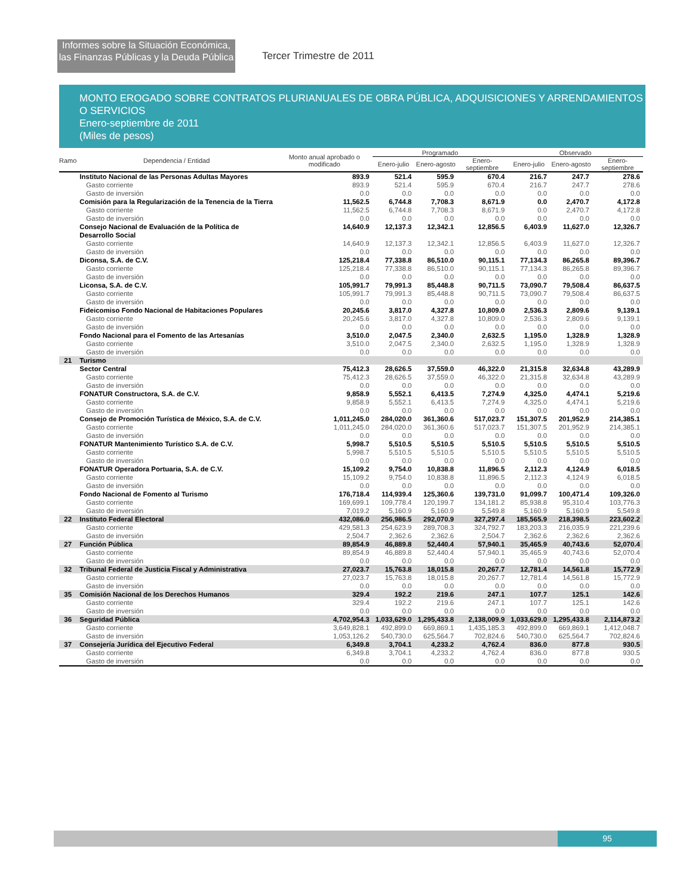Informes sobre la Situación Económica,
las Finanzas Públicas y la Deuda Pública
Tercer Trimestre de 2011
MONTO EROGADO SOBRE CONTRATOS PLURIANUALES DE OBRA PÚBLICA, ADQUISICIONES Y ARRENDAMIENTOS O SERVICIOS
Enero-septiembre de 2011
(Miles de pesos)
| Ramo | Dependencia / Entidad | Monto anual aprobado o modificado | Programado | | | Observado | | |
| --- | --- | --- | --- | --- | --- | --- | --- | --- |
| | | | Enero-julio | Enero-agosto | Enero-septiembre | Enero-julio | Enero-agosto | Enero-septiembre |
| | Instituto Nacional de las Personas Adultas Mayores | 893.9 | 521.4 | 595.9 | 670.4 | 216.7 | 247.7 | 278.6 |
| | Gasto corriente | 893.9 | 521.4 | 595.9 | 670.4 | 216.7 | 247.7 | 278.6 |
| | Gasto de inversión | 0.0 | 0.0 | 0.0 | 0.0 | 0.0 | 0.0 | 0.0 |
| | Comisión para la Regularización de la Tenencia de la Tierra | 11,562.5 | 6,744.8 | 7,708.3 | 8,671.9 | 0.0 | 2,470.7 | 4,172.8 |
| | Gasto corriente | 11,562.5 | 6,744.8 | 7,708.3 | 8,671.9 | 0.0 | 2,470.7 | 4,172.8 |
| | Gasto de inversión | 0.0 | 0.0 | 0.0 | 0.0 | 0.0 | 0.0 | 0.0 |
| | Consejo Nacional de Evaluación de la Política de Desarrollo Social | 14,640.9 | 12,137.3 | 12,342.1 | 12,856.5 | 6,403.9 | 11,627.0 | 12,326.7 |
| | Gasto corriente | 14,640.9 | 12,137.3 | 12,342.1 | 12,856.5 | 6,403.9 | 11,627.0 | 12,326.7 |
| | Gasto de inversión | 0.0 | 0.0 | 0.0 | 0.0 | 0.0 | 0.0 | 0.0 |
| | Diconsa, S.A. de C.V. | 125,218.4 | 77,338.8 | 86,510.0 | 90,115.1 | 77,134.3 | 86,265.8 | 89,396.7 |
| | Gasto corriente | 125,218.4 | 77,338.8 | 86,510.0 | 90,115.1 | 77,134.3 | 86,265.8 | 89,396.7 |
| | Gasto de inversión | 0.0 | 0.0 | 0.0 | 0.0 | 0.0 | 0.0 | 0.0 |
| | Liconsa, S.A. de C.V. | 105,991.7 | 79,991.3 | 85,448.8 | 90,711.5 | 73,090.7 | 79,508.4 | 86,637.5 |
| | Gasto corriente | 105,991.7 | 79,991.3 | 85,448.8 | 90,711.5 | 73,090.7 | 79,508.4 | 86,637.5 |
| | Gasto de inversión | 0.0 | 0.0 | 0.0 | 0.0 | 0.0 | 0.0 | 0.0 |
| | Fideicomiso Fondo Nacional de Habitaciones Populares | 20,245.6 | 3,817.0 | 4,327.8 | 10,809.0 | 2,536.3 | 2,809.6 | 9,139.1 |
| | Gasto corriente | 20,245.6 | 3,817.0 | 4,327.8 | 10,809.0 | 2,536.3 | 2,809.6 | 9,139.1 |
| | Gasto de inversión | 0.0 | 0.0 | 0.0 | 0.0 | 0.0 | 0.0 | 0.0 |
| | Fondo Nacional para el Fomento de las Artesanías | 3,510.0 | 2,047.5 | 2,340.0 | 2,632.5 | 1,195.0 | 1,328.9 | 1,328.9 |
| | Gasto corriente | 3,510.0 | 2,047.5 | 2,340.0 | 2,632.5 | 1,195.0 | 1,328.9 | 1,328.9 |
| | Gasto de inversión | 0.0 | 0.0 | 0.0 | 0.0 | 0.0 | 0.0 | 0.0 |
| 21 | Turismo | | | | | | | |
| | Sector Central | 75,412.3 | 28,626.5 | 37,559.0 | 46,322.0 | 21,315.8 | 32,634.8 | 43,289.9 |
| | Gasto corriente | 75,412.3 | 28,626.5 | 37,559.0 | 46,322.0 | 21,315.8 | 32,634.8 | 43,289.9 |
| | Gasto de inversión | 0.0 | 0.0 | 0.0 | 0.0 | 0.0 | 0.0 | 0.0 |
| | FONATUR Constructora, S.A. de C.V. | 9,858.9 | 5,552.1 | 6,413.5 | 7,274.9 | 4,325.0 | 4,474.1 | 5,219.6 |
| | Gasto corriente | 9,858.9 | 5,552.1 | 6,413.5 | 7,274.9 | 4,325.0 | 4,474.1 | 5,219.6 |
| | Gasto de inversión | 0.0 | 0.0 | 0.0 | 0.0 | 0.0 | 0.0 | 0.0 |
| | Consejo de Promoción Turística de México, S.A. de C.V. | 1,011,245.0 | 284,020.0 | 361,360.6 | 517,023.7 | 151,307.5 | 201,952.9 | 214,385.1 |
| | Gasto corriente | 1,011,245.0 | 284,020.0 | 361,360.6 | 517,023.7 | 151,307.5 | 201,952.9 | 214,385.1 |
| | Gasto de inversión | 0.0 | 0.0 | 0.0 | 0.0 | 0.0 | 0.0 | 0.0 |
| | FONATUR Mantenimiento Turístico S.A. de C.V. | 5,998.7 | 5,510.5 | 5,510.5 | 5,510.5 | 5,510.5 | 5,510.5 | 5,510.5 |
| | Gasto corriente | 5,998.7 | 5,510.5 | 5,510.5 | 5,510.5 | 5,510.5 | 5,510.5 | 5,510.5 |
| | Gasto de inversión | 0.0 | 0.0 | 0.0 | 0.0 | 0.0 | 0.0 | 0.0 |
| | FONATUR Operadora Portuaria, S.A. de C.V. | 15,109.2 | 9,754.0 | 10,838.8 | 11,896.5 | 2,112.3 | 4,124.9 | 6,018.5 |
| | Gasto corriente | 15,109.2 | 9,754.0 | 10,838.8 | 11,896.5 | 2,112.3 | 4,124.9 | 6,018.5 |
| | Gasto de inversión | 0.0 | 0.0 | 0.0 | 0.0 | 0.0 | 0.0 | 0.0 |
| | Fondo Nacional de Fomento al Turismo | 176,718.4 | 114,939.4 | 125,360.6 | 139,731.0 | 91,099.7 | 100,471.4 | 109,326.0 |
| | Gasto corriente | 169,699.1 | 109,778.4 | 120,199.7 | 134,181.2 | 85,938.8 | 95,310.4 | 103,776.3 |
| | Gasto de inversión | 7,019.2 | 5,160.9 | 5,160.9 | 5,549.8 | 5,160.9 | 5,160.9 | 5,549.8 |
| 22 | Instituto Federal Electoral | 432,086.0 | 256,986.5 | 292,070.9 | 327,297.4 | 185,565.9 | 218,398.5 | 223,602.2 |
| | Gasto corriente | 429,581.3 | 254,623.9 | 289,708.3 | 324,792.7 | 183,203.3 | 216,035.9 | 221,239.6 |
| | Gasto de inversión | 2,504.7 | 2,362.6 | 2,362.6 | 2,504.7 | 2,362.6 | 2,362.6 | 2,362.6 |
| 27 | Función Pública | 89,854.9 | 46,889.8 | 52,440.4 | 57,940.1 | 35,465.9 | 40,743.6 | 52,070.4 |
| | Gasto corriente | 89,854.9 | 46,889.8 | 52,440.4 | 57,940.1 | 35,465.9 | 40,743.6 | 52,070.4 |
| | Gasto de inversión | 0.0 | 0.0 | 0.0 | 0.0 | 0.0 | 0.0 | 0.0 |
| 32 | Tribunal Federal de Justicia Fiscal y Administrativa | 27,023.7 | 15,763.8 | 18,015.8 | 20,267.7 | 12,781.4 | 14,561.8 | 15,772.9 |
| | Gasto corriente | 27,023.7 | 15,763.8 | 18,015.8 | 20,267.7 | 12,781.4 | 14,561.8 | 15,772.9 |
| | Gasto de inversión | 0.0 | 0.0 | 0.0 | 0.0 | 0.0 | 0.0 | 0.0 |
| 35 | Comisión Nacional de los Derechos Humanos | 329.4 | 192.2 | 219.6 | 247.1 | 107.7 | 125.1 | 142.6 |
| | Gasto corriente | 329.4 | 192.2 | 219.6 | 247.1 | 107.7 | 125.1 | 142.6 |
| | Gasto de inversión | 0.0 | 0.0 | 0.0 | 0.0 | 0.0 | 0.0 | 0.0 |
| 36 | Seguridad Pública | 4,702,954.3 | 1,033,629.0 | 1,295,433.8 | 2,138,009.9 | 1,033,629.0 | 1,295,433.8 | 2,114,873.2 |
| | Gasto corriente | 3,649,828.1 | 492,899.0 | 669,869.1 | 1,435,185.3 | 492,899.0 | 669,869.1 | 1,412,048.7 |
| | Gasto de inversión | 1,053,126.2 | 540,730.0 | 625,564.7 | 702,824.6 | 540,730.0 | 625,564.7 | 702,824.6 |
| 37 | Consejería Jurídica del Ejecutivo Federal | 6,349.8 | 3,704.1 | 4,233.2 | 4,762.4 | 836.0 | 877.8 | 930.5 |
| | Gasto corriente | 6,349.8 | 3,704.1 | 4,233.2 | 4,762.4 | 836.0 | 877.8 | 930.5 |
| | Gasto de inversión | 0.0 | 0.0 | 0.0 | 0.0 | 0.0 | 0.0 | 0.0 |
95